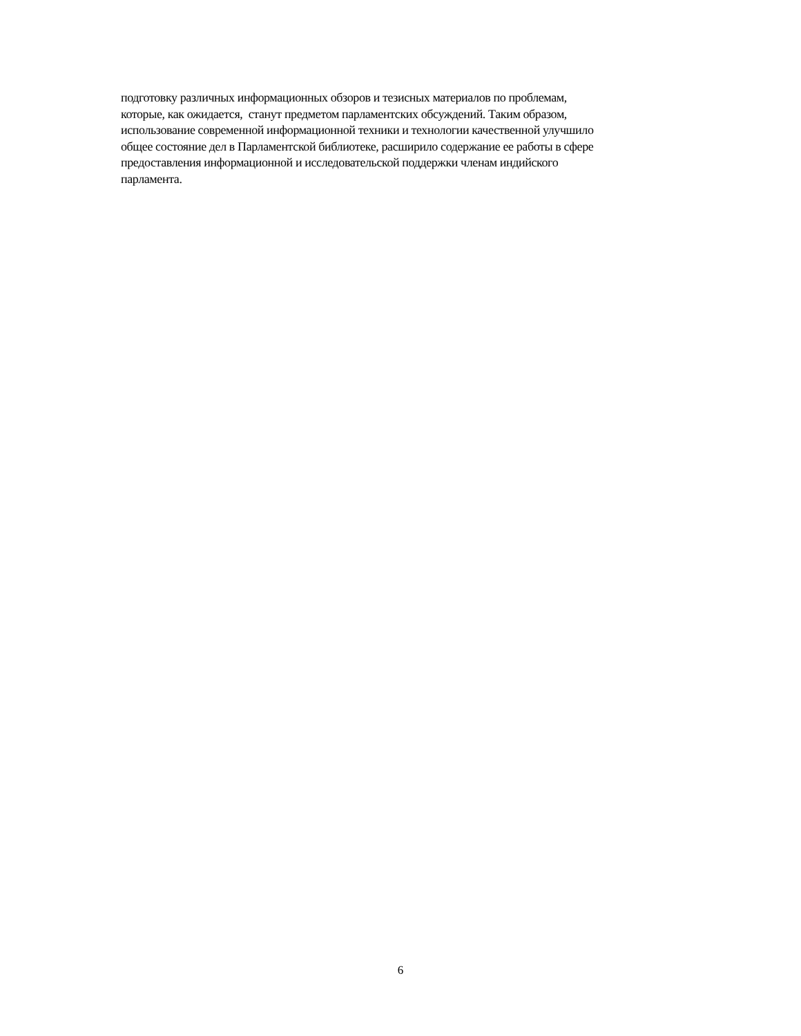подготовку различных информационных обзоров и тезисных материалов по проблемам,
которые, как ожидается, станут предметом парламентских обсуждений. Таким образом,
использование современной информационной техники и технологии качественной улучшило
общее состояние дел в Парламентской библиотеке, расширило содержание ее работы в сфере
предоставления информационной и исследовательской поддержки членам индийского
парламента.
6